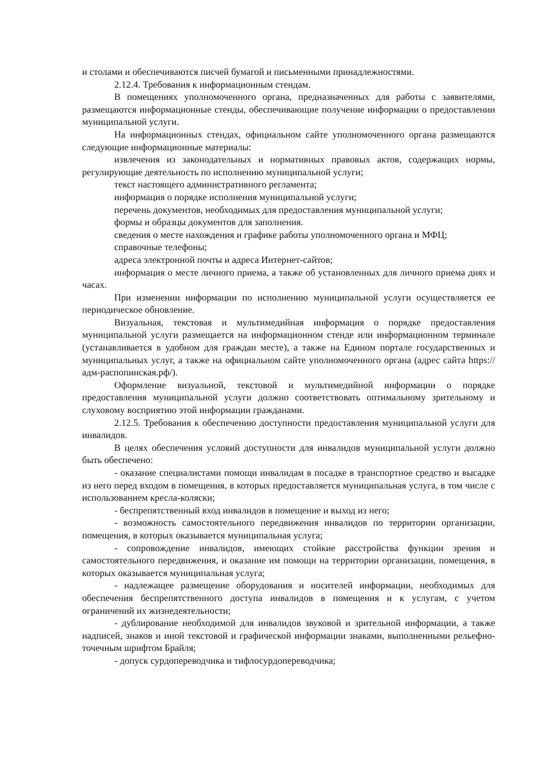и столами и обеспечиваются писчей бумагой и письменными принадлежностями.
2.12.4. Требования к информационным стендам.
В помещениях уполномоченного органа, предназначенных для работы с заявителями, размещаются информационные стенды, обеспечивающие получение информации о предоставлении муниципальной услуги.
На информационных стендах, официальном сайте уполномоченного органа размещаются следующие информационные материалы:
извлечения из законодательных и нормативных правовых актов, содержащих нормы, регулирующие деятельность по исполнению муниципальной услуги;
текст настоящего административного регламента;
информация о порядке исполнения муниципальной услуги;
перечень документов, необходимых для предоставления муниципальной услуги;
формы и образцы документов для заполнения.
сведения о месте нахождения и графике работы уполномоченного органа и МФЦ;
справочные телефоны;
адреса электронной почты и адреса Интернет-сайтов;
информация о месте личного приема, а также об установленных для личного приема днях и часах.
При изменении информации по исполнению муниципальной услуги осуществляется ее периодическое обновление.
Визуальная, текстовая и мультимедийная информация о порядке предоставления муниципальной услуги размещается на информационном стенде или информационном терминале (устанавливается в удобном для граждан месте), а также на Едином портале государственных и муниципальных услуг, а также на официальном сайте уполномоченного органа (адрес сайта https://адм-распопинская.рф/).
Оформление визуальной, текстовой и мультимедийной информации о порядке предоставления муниципальной услуги должно соответствовать оптимальному зрительному и слуховому восприятию этой информации гражданами.
2.12.5. Требования к обеспечению доступности предоставления муниципальной услуги для инвалидов.
В целях обеспечения условий доступности для инвалидов муниципальной услуги должно быть обеспечено:
- оказание специалистами помощи инвалидам в посадке в транспортное средство и высадке из него перед входом в помещения, в которых предоставляется муниципальная услуга, в том числе с использованием кресла-коляски;
- беспрепятственный вход инвалидов в помещение и выход из него;
- возможность самостоятельного передвижения инвалидов по территории организации, помещения, в которых оказывается муниципальная услуга;
- сопровождение инвалидов, имеющих стойкие расстройства функции зрения и самостоятельного передвижения, и оказание им помощи на территории организации, помещения, в которых оказывается муниципальная услуга;
- надлежащее размещение оборудования и носителей информации, необходимых для обеспечения беспрепятственного доступа инвалидов в помещения и к услугам, с учетом ограничений их жизнедеятельности;
- дублирование необходимой для инвалидов звуковой и зрительной информации, а также надписей, знаков и иной текстовой и графической информации знаками, выполненными рельефно-точечным шрифтом Брайля;
- допуск сурдопереводчика и тифлосурдопереводчика;